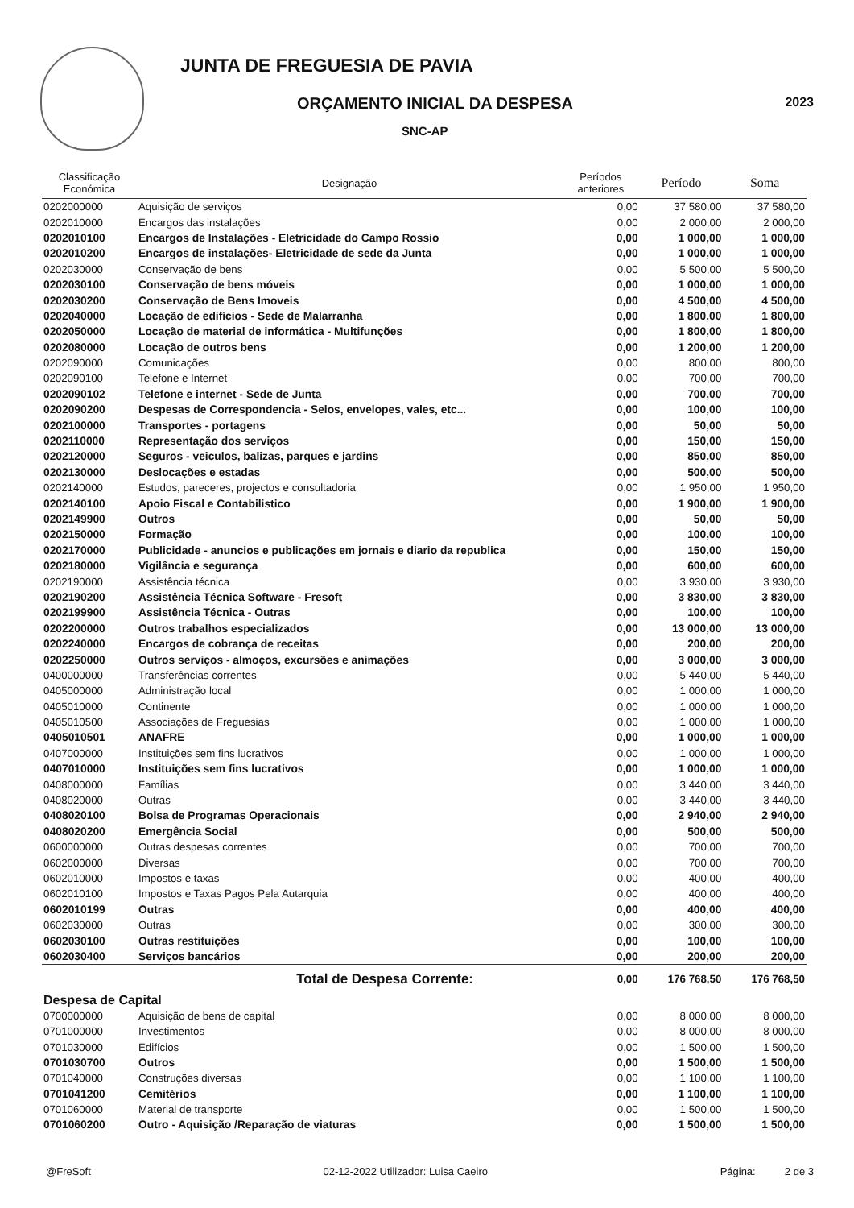JUNTA DE FREGUESIA DE PAVIA
ORÇAMENTO INICIAL DA DESPESA
SNC-AP
2023
| Classificação Económica | Designação | Períodos anteriores | Período | Soma |
| --- | --- | --- | --- | --- |
| 0202000000 | Aquisição de serviços | 0,00 | 37 580,00 | 37 580,00 |
| 0202010000 | Encargos das instalações | 0,00 | 2 000,00 | 2 000,00 |
| 0202010100 | Encargos de Instalações - Eletricidade do Campo Rossio | 0,00 | 1 000,00 | 1 000,00 |
| 0202010200 | Encargos de instalações- Eletricidade de sede da Junta | 0,00 | 1 000,00 | 1 000,00 |
| 0202030000 | Conservação de bens | 0,00 | 5 500,00 | 5 500,00 |
| 0202030100 | Conservação de bens móveis | 0,00 | 1 000,00 | 1 000,00 |
| 0202030200 | Conservação de Bens Imoveis | 0,00 | 4 500,00 | 4 500,00 |
| 0202040000 | Locação de edifícios - Sede de Malarranha | 0,00 | 1 800,00 | 1 800,00 |
| 0202050000 | Locação de material de informática - Multifunções | 0,00 | 1 800,00 | 1 800,00 |
| 0202080000 | Locação de outros bens | 0,00 | 1 200,00 | 1 200,00 |
| 0202090000 | Comunicações | 0,00 | 800,00 | 800,00 |
| 0202090100 | Telefone e Internet | 0,00 | 700,00 | 700,00 |
| 0202090102 | Telefone e internet - Sede de Junta | 0,00 | 700,00 | 700,00 |
| 0202090200 | Despesas de Correspondencia - Selos, envelopes, vales, etc... | 0,00 | 100,00 | 100,00 |
| 0202100000 | Transportes - portagens | 0,00 | 50,00 | 50,00 |
| 0202110000 | Representação dos serviços | 0,00 | 150,00 | 150,00 |
| 0202120000 | Seguros - veiculos, balizas, parques e jardins | 0,00 | 850,00 | 850,00 |
| 0202130000 | Deslocações e estadas | 0,00 | 500,00 | 500,00 |
| 0202140000 | Estudos, pareceres, projectos e consultadoria | 0,00 | 1 950,00 | 1 950,00 |
| 0202140100 | Apoio Fiscal e Contabilistico | 0,00 | 1 900,00 | 1 900,00 |
| 0202149900 | Outros | 0,00 | 50,00 | 50,00 |
| 0202150000 | Formação | 0,00 | 100,00 | 100,00 |
| 0202170000 | Publicidade - anuncios e publicações em jornais e diario da republica | 0,00 | 150,00 | 150,00 |
| 0202180000 | Vigilância e segurança | 0,00 | 600,00 | 600,00 |
| 0202190000 | Assistência técnica | 0,00 | 3 930,00 | 3 930,00 |
| 0202190200 | Assistência Técnica Software - Fresoft | 0,00 | 3 830,00 | 3 830,00 |
| 0202199900 | Assistência Técnica - Outras | 0,00 | 100,00 | 100,00 |
| 0202200000 | Outros trabalhos especializados | 0,00 | 13 000,00 | 13 000,00 |
| 0202240000 | Encargos de cobrança de receitas | 0,00 | 200,00 | 200,00 |
| 0202250000 | Outros serviços - almoços, excursões e animações | 0,00 | 3 000,00 | 3 000,00 |
| 0400000000 | Transferências correntes | 0,00 | 5 440,00 | 5 440,00 |
| 0405000000 | Administração local | 0,00 | 1 000,00 | 1 000,00 |
| 0405010000 | Continente | 0,00 | 1 000,00 | 1 000,00 |
| 0405010500 | Associações de Freguesias | 0,00 | 1 000,00 | 1 000,00 |
| 0405010501 | ANAFRE | 0,00 | 1 000,00 | 1 000,00 |
| 0407000000 | Instituições sem fins lucrativos | 0,00 | 1 000,00 | 1 000,00 |
| 0407010000 | Instituições sem fins lucrativos | 0,00 | 1 000,00 | 1 000,00 |
| 0408000000 | Famílias | 0,00 | 3 440,00 | 3 440,00 |
| 0408020000 | Outras | 0,00 | 3 440,00 | 3 440,00 |
| 0408020100 | Bolsa de Programas Operacionais | 0,00 | 2 940,00 | 2 940,00 |
| 0408020200 | Emergência Social | 0,00 | 500,00 | 500,00 |
| 0600000000 | Outras despesas correntes | 0,00 | 700,00 | 700,00 |
| 0602000000 | Diversas | 0,00 | 700,00 | 700,00 |
| 0602010000 | Impostos e taxas | 0,00 | 400,00 | 400,00 |
| 0602010100 | Impostos e Taxas Pagos Pela Autarquia | 0,00 | 400,00 | 400,00 |
| 0602010199 | Outras | 0,00 | 400,00 | 400,00 |
| 0602030000 | Outras | 0,00 | 300,00 | 300,00 |
| 0602030100 | Outras restituições | 0,00 | 100,00 | 100,00 |
| 0602030400 | Serviços bancários | 0,00 | 200,00 | 200,00 |
| | Total de Despesa Corrente: | 0,00 | 176 768,50 | 176 768,50 |
| Despesa de Capital | | | | |
| 0700000000 | Aquisição de bens de capital | 0,00 | 8 000,00 | 8 000,00 |
| 0701000000 | Investimentos | 0,00 | 8 000,00 | 8 000,00 |
| 0701030000 | Edifícios | 0,00 | 1 500,00 | 1 500,00 |
| 0701030700 | Outros | 0,00 | 1 500,00 | 1 500,00 |
| 0701040000 | Construções diversas | 0,00 | 1 100,00 | 1 100,00 |
| 0701041200 | Cemitérios | 0,00 | 1 100,00 | 1 100,00 |
| 0701060000 | Material de transporte | 0,00 | 1 500,00 | 1 500,00 |
| 0701060200 | Outro - Aquisição /Reparação de viaturas | 0,00 | 1 500,00 | 1 500,00 |
@FreSoft 02-12-2022 Utilizador: Luisa Caeiro Página: 2 de 3